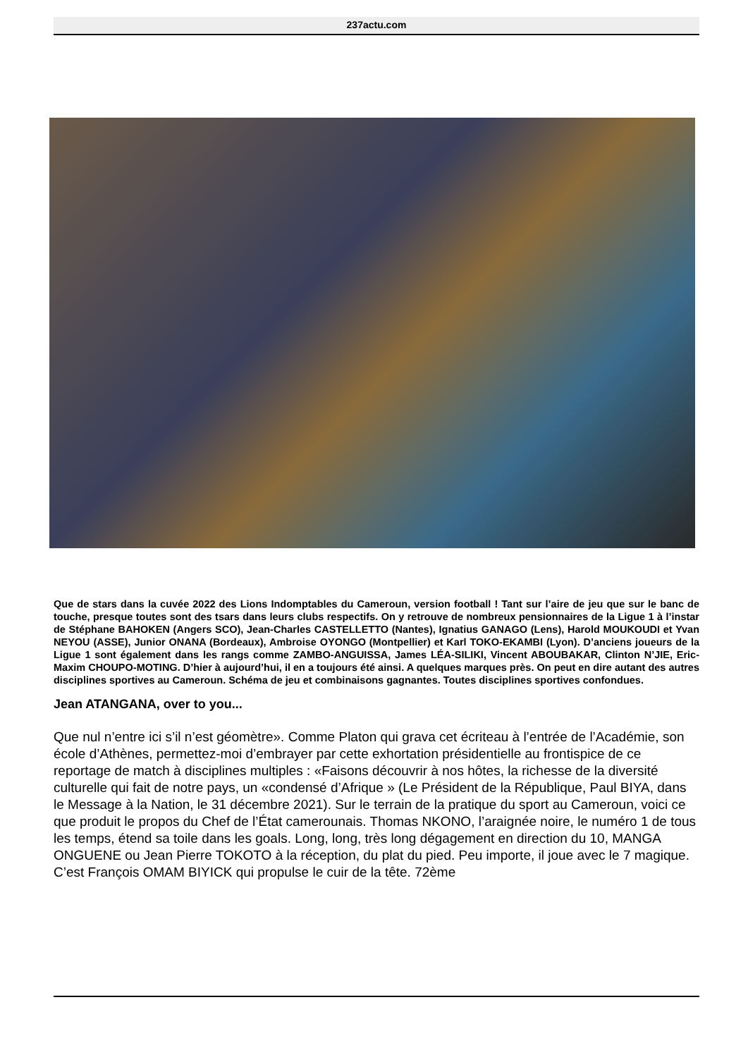237actu.com
Que de stars dans la cuvée 2022 des Lions Indomptables du Cameroun, version football ! Tant sur l’aire de jeu que sur le banc de touche, presque toutes sont des tsars dans leurs clubs respectifs. On y retrouve de nombreux pensionnaires de la Ligue 1 à l’instar de Stéphane BAHOKEN (Angers SCO), Jean-Charles CASTELLETTO (Nantes), Ignatius GANAGO (Lens), Harold MOUKOUDI et Yvan NEYOU (ASSE), Junior ONANA (Bordeaux), Ambroise OYONGO (Montpellier) et Karl TOKO-EKAMBI (Lyon). D’anciens joueurs de la Ligue 1 sont également dans les rangs comme ZAMBO-ANGUISSA, James LÉA-SILIKI, Vincent ABOUBAKAR, Clinton N’JIE, Eric-Maxim CHOUPO-MOTING. D’hier à aujourd’hui, il en a toujours été ainsi. A quelques marques près. On peut en dire autant des autres disciplines sportives au Cameroun. Schéma de jeu et combinaisons gagnantes. Toutes disciplines sportives confondues.
Jean ATANGANA, over to you...
Que nul n’entre ici s’il n’est géomètre». Comme Platon qui grava cet écriteau à l’entrée de l’Académie, son école d’Athènes, permettez-moi d’embrayer par cette exhortation présidentielle au frontispice de ce reportage de match à disciplines multiples : «Faisons découvrir à nos hôtes, la richesse de la diversité culturelle qui fait de notre pays, un «condensé d’Afrique » (Le Président de la République, Paul BIYA, dans le Message à la Nation, le 31 décembre 2021). Sur le terrain de la pratique du sport au Cameroun, voici ce que produit le propos du Chef de l’État camerounais. Thomas NKONO, l’araignée noire, le numéro 1 de tous les temps, étend sa toile dans les goals. Long, long, très long dégagement en direction du 10, MANGA ONGUENE ou Jean Pierre TOKOTO à la réception, du plat du pied. Peu importe, il joue avec le 7 magique. C’est François OMAM BIYICK qui propulse le cuir de la tête. 72ème